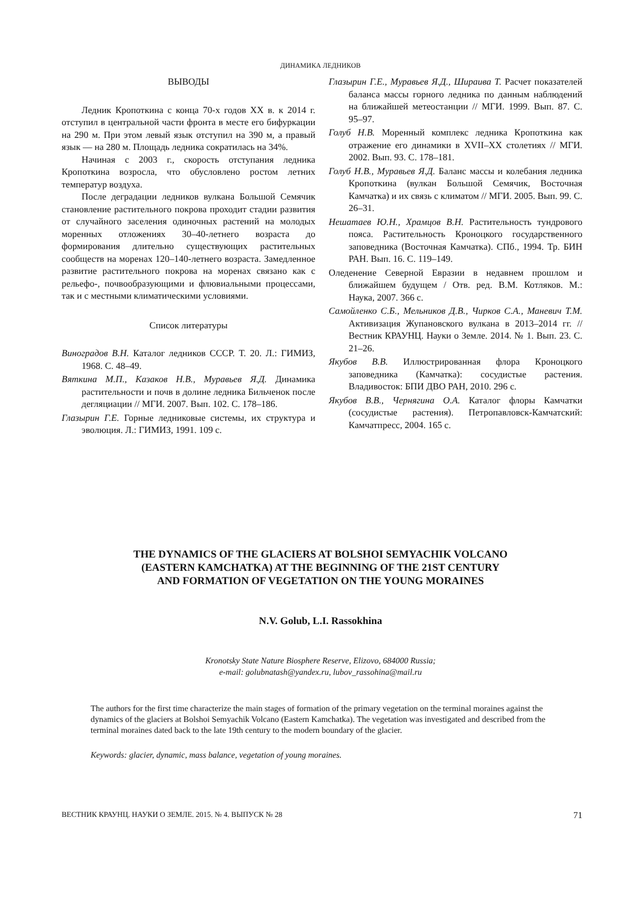ДИНАМИКА ЛЕДНИКОВ
ВЫВОДЫ
Ледник Кропоткина с конца 70-х годов XX в. к 2014 г. отступил в центральной части фронта в месте его бифуркации на 290 м. При этом левый язык отступил на 390 м, а правый язык — на 280 м. Площадь ледника сократилась на 34%.
Начиная с 2003 г., скорость отступания ледника Кропоткина возросла, что обусловлено ростом летних температур воздуха.
После деградации ледников вулкана Большой Семячик становление растительного покрова проходит стадии развития от случайного заселения одиночных растений на молодых моренных отложениях 30–40-летнего возраста до формирования длительно существующих растительных сообществ на моренах 120–140-летнего возраста. Замедленное развитие растительного покрова на моренах связано как с рельефо-, почвообразующими и флювиальными процессами, так и с местными климатическими условиями.
Список литературы
Виноградов В.Н. Каталог ледников СССР. Т. 20. Л.: ГИМИЗ, 1968. С. 48–49.
Вяткина М.П., Казаков Н.В., Муравьев Я.Д. Динамика растительности и почв в долине ледника Бильченок после дегляциации // МГИ. 2007. Вып. 102. С. 178–186.
Глазырин Г.Е. Горные ледниковые системы, их структура и эволюция. Л.: ГИМИЗ, 1991. 109 с.
Глазырин Г.Е., Муравьев Я.Д., Шираива Т. Расчет показателей баланса массы горного ледника по данным наблюдений на ближайшей метеостанции // МГИ. 1999. Вып. 87. С. 95–97.
Голуб Н.В. Моренный комплекс ледника Кропоткина как отражение его динамики в XVII–XX столетиях // МГИ. 2002. Вып. 93. С. 178–181.
Голуб Н.В., Муравьев Я.Д. Баланс массы и колебания ледника Кропоткина (вулкан Большой Семячик, Восточная Камчатка) и их связь с климатом // МГИ. 2005. Вып. 99. С. 26–31.
Нешатаев Ю.Н., Храмцов В.Н. Растительность тундрового пояса. Растительность Кроноцкого государственного заповедника (Восточная Камчатка). СПб., 1994. Тр. БИН РАН. Вып. 16. С. 119–149.
Оледенение Северной Евразии в недавнем прошлом и ближайшем будущем / Отв. ред. В.М. Котляков. М.: Наука, 2007. 366 с.
Самойленко С.Б., Мельников Д.В., Чирков С.А., Маневич Т.М. Активизация Жупановского вулкана в 2013–2014 гг. // Вестник КРАУНЦ. Науки о Земле. 2014. № 1. Вып. 23. С. 21–26.
Якубов В.В. Иллюстрированная флора Кроноцкого заповедника (Камчатка): сосудистые растения. Владивосток: БПИ ДВО РАН, 2010. 296 с.
Якубов В.В., Чернягина О.А. Каталог флоры Камчатки (сосудистые растения). Петропавловск-Камчатский: Камчатпресс, 2004. 165 с.
THE DYNAMICS OF THE GLACIERS AT BOLSHOI SEMYACHIK VOLCANO
(EASTERN KAMCHATKA) AT THE BEGINNING OF THE 21ST CENTURY
AND FORMATION OF VEGETATION ON THE YOUNG MORAINES
N.V. Golub, L.I. Rassokhina
Kronotsky State Nature Biosphere Reserve, Elizovo, 684000 Russia;
e-mail: golubnatash@yandex.ru, lubov_rassohina@mail.ru
The authors for the first time characterize the main stages of formation of the primary vegetation on the terminal moraines against the dynamics of the glaciers at Bolshoi Semyachik Volcano (Eastern Kamchatka). The vegetation was investigated and described from the terminal moraines dated back to the late 19th century to the modern boundary of the glacier.
Keywords: glacier, dynamic, mass balance, vegetation of young moraines.
ВЕСТНИК КРАУНЦ. НАУКИ О ЗЕМЛЕ. 2015. № 4. ВЫПУСК № 28 71